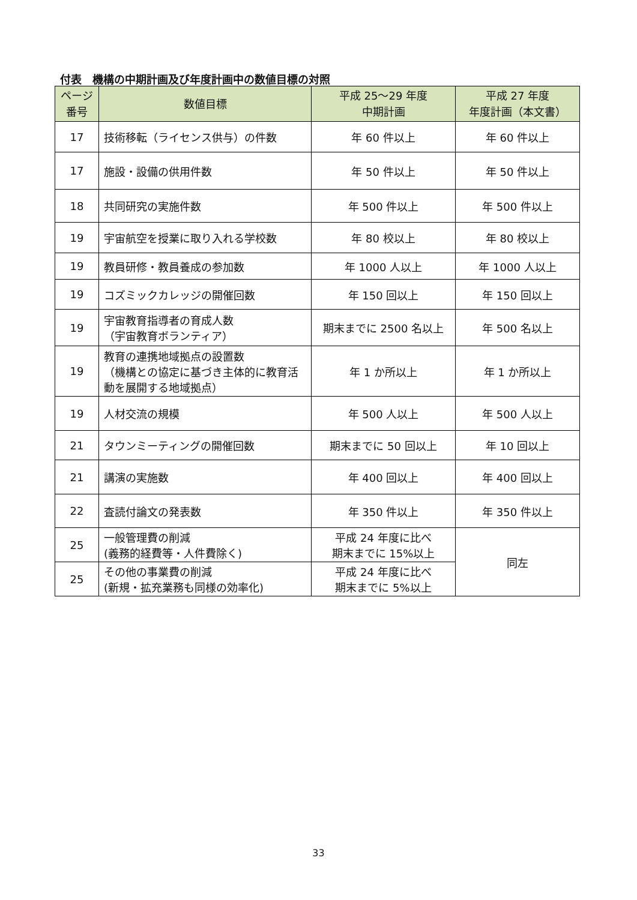付表　機構の中期計画及び年度計画中の数値目標の対照
| ページ 番号 | 数値目標 | 平成 25～29 年度 中期計画 | 平成 27 年度 年度計画（本文書） |
| --- | --- | --- | --- |
| 17 | 技術移転（ライセンス供与）の件数 | 年 60 件以上 | 年 60 件以上 |
| 17 | 施設・設備の供用件数 | 年 50 件以上 | 年 50 件以上 |
| 18 | 共同研究の実施件数 | 年 500 件以上 | 年 500 件以上 |
| 19 | 宇宙航空を授業に取り入れる学校数 | 年 80 校以上 | 年 80 校以上 |
| 19 | 教員研修・教員養成の参加数 | 年 1000 人以上 | 年 1000 人以上 |
| 19 | コズミックカレッジの開催回数 | 年 150 回以上 | 年 150 回以上 |
| 19 | 宇宙教育指導者の育成人数 （宇宙教育ボランティア） | 期末までに 2500 名以上 | 年 500 名以上 |
| 19 | 教育の連携地域拠点の設置数 （機構との協定に基づき主体的に教育活動を展開する地域拠点） | 年 1 か所以上 | 年 1 か所以上 |
| 19 | 人材交流の規模 | 年 500 人以上 | 年 500 人以上 |
| 21 | タウンミーティングの開催回数 | 期末までに 50 回以上 | 年 10 回以上 |
| 21 | 講演の実施数 | 年 400 回以上 | 年 400 回以上 |
| 22 | 査読付論文の発表数 | 年 350 件以上 | 年 350 件以上 |
| 25 | 一般管理費の削減 (義務的経費等・人件費除く) | 平成 24 年度に比べ 期末までに 15%以上 | 同左 |
| 25 | その他の事業費の削減 (新規・拡充業務も同様の効率化) | 平成 24 年度に比べ 期末までに 5%以上 | |
33